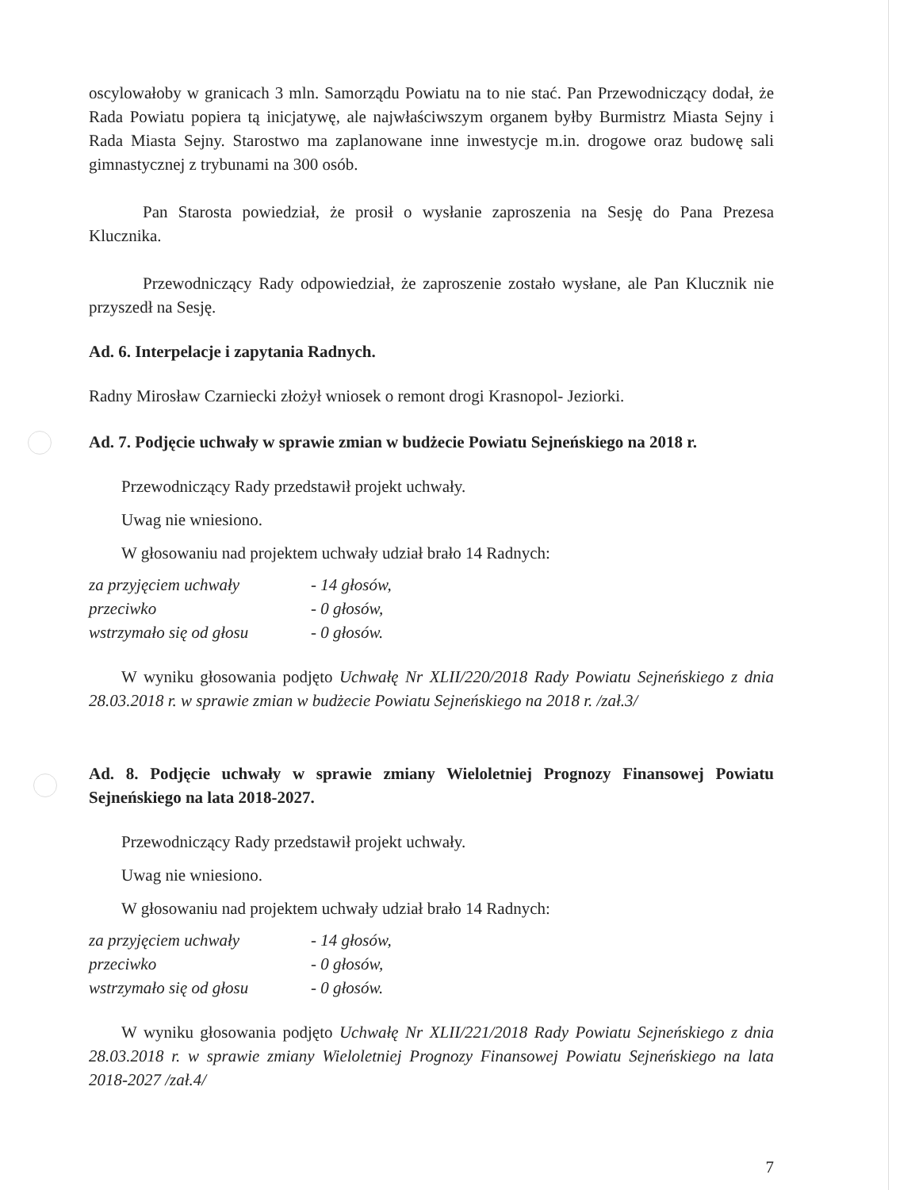oscylowałoby w granicach 3 mln. Samorządu Powiatu na to nie stać. Pan Przewodniczący dodał, że Rada Powiatu popiera tą inicjatywę, ale najwłaściwszym organem byłby Burmistrz Miasta Sejny i Rada Miasta Sejny. Starostwo ma zaplanowane inne inwestycje m.in. drogowe oraz budowę sali gimnastycznej z trybunami na 300 osób.
Pan Starosta powiedział, że prosił o wysłanie zaproszenia na Sesję do Pana Prezesa Klucznika.
Przewodniczący Rady odpowiedział, że zaproszenie zostało wysłane, ale Pan Klucznik nie przyszedł na Sesję.
Ad. 6. Interpelacje i zapytania Radnych.
Radny Mirosław Czarniecki złożył wniosek o remont drogi Krasnopol- Jeziorki.
Ad. 7. Podjęcie uchwały w sprawie zmian w budżecie Powiatu Sejneńskiego na 2018 r.
Przewodniczący Rady przedstawił projekt uchwały.
Uwag nie wniesiono.
W głosowaniu nad projektem uchwały udział brało 14 Radnych:
za przyjęciem uchwały - 14 głosów,
przeciwko - 0 głosów,
wstrzymało się od głosu - 0 głosów.
W wyniku głosowania podjęto Uchwałę Nr XLII/220/2018 Rady Powiatu Sejneńskiego z dnia 28.03.2018 r. w sprawie zmian w budżecie Powiatu Sejneńskiego na 2018 r. /zał.3/
Ad. 8. Podjęcie uchwały w sprawie zmiany Wieloletniej Prognozy Finansowej Powiatu Sejneńskiego na lata 2018-2027.
Przewodniczący Rady przedstawił projekt uchwały.
Uwag nie wniesiono.
W głosowaniu nad projektem uchwały udział brało 14 Radnych:
za przyjęciem uchwały - 14 głosów,
przeciwko - 0 głosów,
wstrzymało się od głosu - 0 głosów.
W wyniku głosowania podjęto Uchwałę Nr XLII/221/2018 Rady Powiatu Sejneńskiego z dnia 28.03.2018 r. w sprawie zmiany Wieloletniej Prognozy Finansowej Powiatu Sejneńskiego na lata 2018-2027 /zał.4/
7